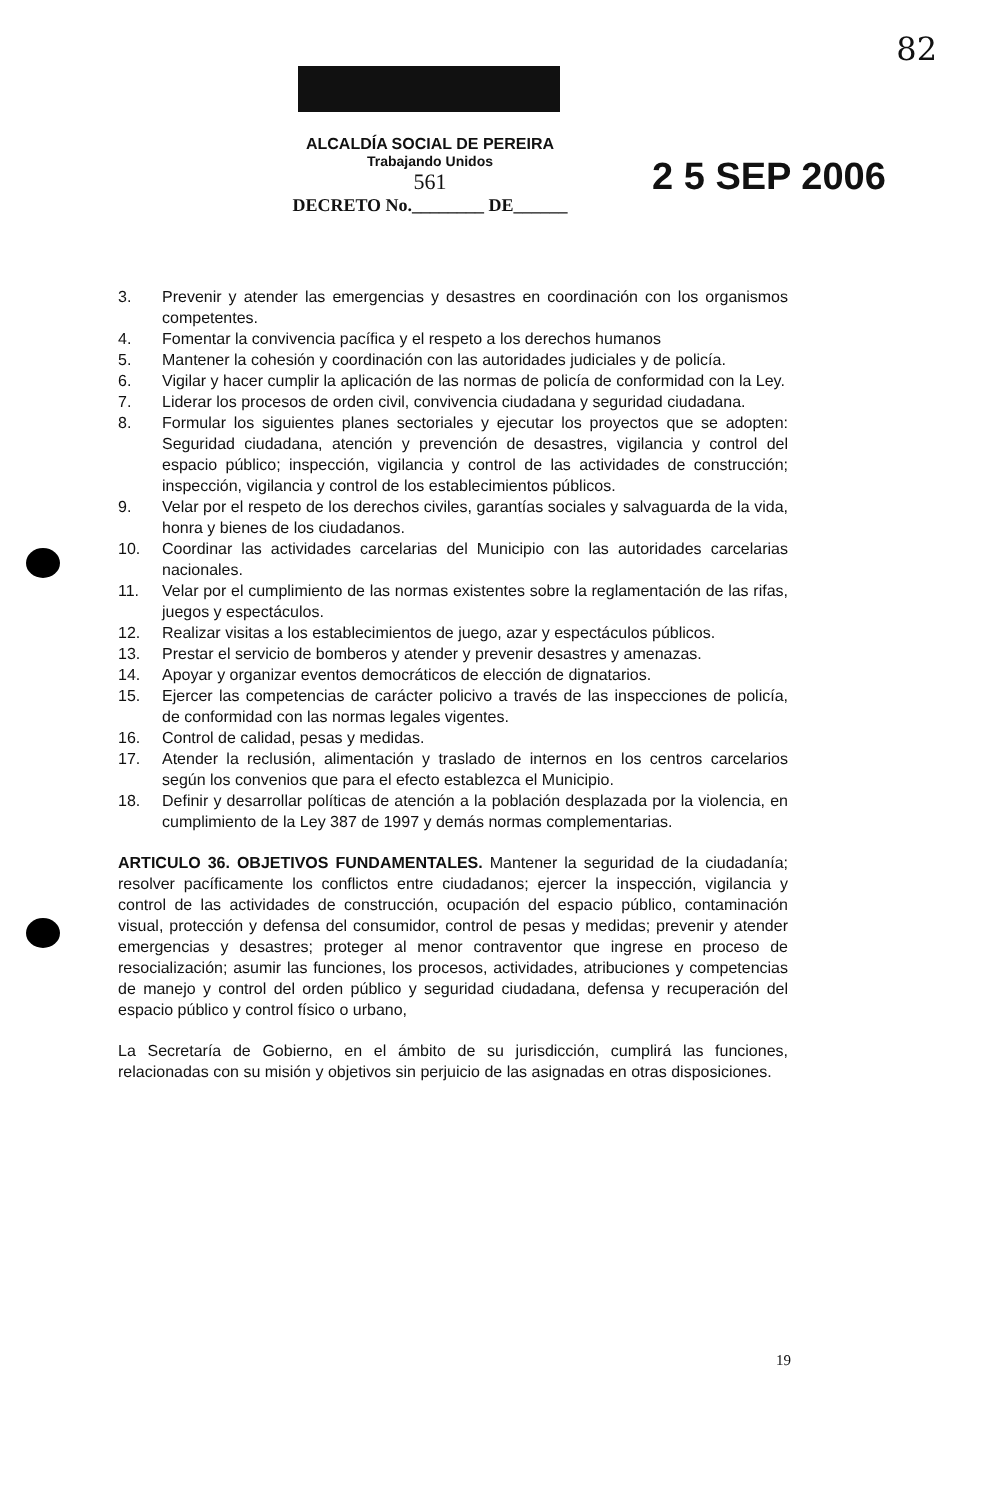82
ALCALDÍA SOCIAL DE PEREIRA
Trabajando Unidos
561
DECRETO No.________ DE______
2 5 SEP 2006
3. Prevenir y atender las emergencias y desastres en coordinación con los organismos competentes.
4. Fomentar la convivencia pacífica y el respeto a los derechos humanos
5. Mantener la cohesión y coordinación con las autoridades judiciales y de policía.
6. Vigilar y hacer cumplir la aplicación de las normas de policía de conformidad con la Ley.
7. Liderar los procesos de orden civil, convivencia ciudadana y seguridad ciudadana.
8. Formular los siguientes planes sectoriales y ejecutar los proyectos que se adopten: Seguridad ciudadana, atención y prevención de desastres, vigilancia y control del espacio público; inspección, vigilancia y control de las actividades de construcción; inspección, vigilancia y control de los establecimientos públicos.
9. Velar por el respeto de los derechos civiles, garantías sociales y salvaguarda de la vida, honra y bienes de los ciudadanos.
10. Coordinar las actividades carcelarias del Municipio con las autoridades carcelarias nacionales.
11. Velar por el cumplimiento de las normas existentes sobre la reglamentación de las rifas, juegos y espectáculos.
12. Realizar visitas a los establecimientos de juego, azar y espectáculos públicos.
13. Prestar el servicio de bomberos y atender y prevenir desastres y amenazas.
14. Apoyar y organizar eventos democráticos de elección de dignatarios.
15. Ejercer las competencias de carácter policivo a través de las inspecciones de policía, de conformidad con las normas legales vigentes.
16. Control de calidad, pesas y medidas.
17. Atender la reclusión, alimentación y traslado de internos en los centros carcelarios según los convenios que para el efecto establezca el Municipio.
18. Definir y desarrollar políticas de atención a la población desplazada por la violencia, en cumplimiento de la Ley 387 de 1997 y demás normas complementarias.
ARTICULO 36. OBJETIVOS FUNDAMENTALES. Mantener la seguridad de la ciudadanía; resolver pacíficamente los conflictos entre ciudadanos; ejercer la inspección, vigilancia y control de las actividades de construcción, ocupación del espacio público, contaminación visual, protección y defensa del consumidor, control de pesas y medidas; prevenir y atender emergencias y desastres; proteger al menor contraventor que ingrese en proceso de resocialización; asumir las funciones, los procesos, actividades, atribuciones y competencias de manejo y control del orden público y seguridad ciudadana, defensa y recuperación del espacio público y control físico o urbano,
La Secretaría de Gobierno, en el ámbito de su jurisdicción, cumplirá las funciones, relacionadas con su misión y objetivos sin perjuicio de las asignadas en otras disposiciones.
19